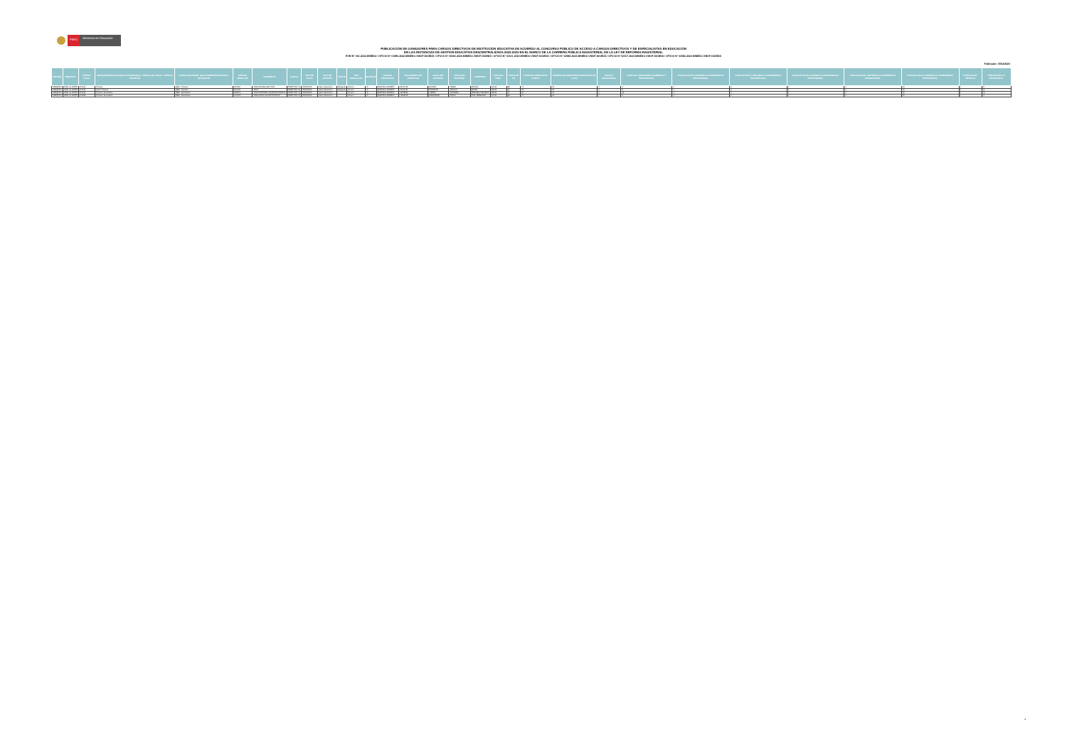PERÚ
Ministerio de Educación
PUBLICACIÓN DE GANADORES PARA CARGOS DIRECTIVOS DE INSTITUCIÓN EDUCATIVA DE ACUERDO AL CONCURSO PÚBLICO DE ACCESO A CARGOS DIRECTIVOS Y DE ESPECIALISTAS EN EDUCACIÓN
EN LAS INSTANCIAS DE GESTIÓN EDUCATIVA DESCENTRALIZADA 2022-2023 EN EL MARCO DE LA CARRERA PÚBLICA MAGISTERIAL DE LA LEY DE REFORMA MAGISTERIAL
RVM N° 166-2022-MINEDU / OFICIO N° 01896-2022-MINEDU-VMGP-DIGEDD / OFICIO N° 00063-2023-MINEDU-VMGP-DIGEDD / OFICIO N° 00141-2023-MINEDU-VMGP-DIGEDD / OFICIO N° 02588-2023-MINEDU-VMGP-DIGEDD / OFICIO N° 00317-2024-MINEDU-VMGP-DIGEDD / OFICIO N° 00382-2024-MINEDU-VMGP-DIGEDD
Publicado: 15/02/2024
| REGIÓN | DRE/UGEL | CÓDIGO LOCAL | NIVEL(ES) EDUCATIVO(S) ASOCIADO(S) AL CÓDIGO DE LOCAL / CÓDIGO MODULAR | MODALIDAD/NIVEL QUE CORRESPONDE PARA ADJUDICAR | CÓDIGO MODULAR | NOMBRE IE | CARGO | TIPO DE PLAZA | TIPO DE GESTIÓN | TIPO IE | TIPO RURALIDAD | BILINGÜE | LENGUA ORIGINARIA | DOCUMENTO DE IDENTIDAD | APELLIDO PATERNO | APELLIDO MATERNO | NOMBRES | PUNTAJE FINAL | PUNTAJE PN | PUNTAJE SUBPRUEBA CGEGP | NÚMERO DE RESPUESTAS ERRADAS EN LA PN | ESCALA MAGISTERIAL | PUNTAJE FORMACIÓN ACADÉMICA Y PROFESIONAL | PUNTAJE EN EL CRITERIO 3.5 EXPERIENCIA PROFESIONAL | PUNTAJE EN EL CRITERIO 3.4 EXPERIENCIA PROFESIONAL | PUNTAJE EN EL CRITERIO 3.3 EXPERIENCIA PROFESIONAL | PUNTAJE EN EL CRITERIO 3.2 EXPERIENCIA PROFESIONAL | PUNTAJE EN EL CRITERIO 3.1 EXPERIENCIA PROFESIONAL | PUNTAJE EN MÉRITOS | PUNTAJE EN LA ENTREVISTA |
| --- | --- | --- | --- | --- | --- | --- | --- | --- | --- | --- | --- | --- | --- | --- | --- | --- | --- | --- | --- | --- | --- | --- | --- | --- | --- | --- | --- | --- | --- | --- |
| AREQUIPA | UGEL LA UNIÓN | 373199 | Primaria | EBR - Primaria | 0313957 | 40529 MIGUEL BAUTISTA | DIRECTOR I.E. | ORGANICA | Sector Educación | Multigrado | Rural 3 | Sí | QUECHUA SUREÑO | 30941765 | HUAMAN | PEREZ | MONICA | 139.00 | 88 | 72 | 18 | 3 | 3 | 4 | 0 | 0 | 0 | 10 | 0 | 34 |
| AREQUIPA | UGEL LA UNIÓN | 373435 | Inicial, Primaria | EBR - Primaria | 0314237 | 40547 | DIRECTOR I.E. | ORGANICA | Sector Educación | Multigrado | Rural 1 | Sí | QUECHUA SUREÑO | 10761751 | GONZALES | VARGAS | EDGAR | 155.00 | 91 | 78 | 18 | 3 | 8 | 4 | 0 | 0 | 0 | 10 | 0 | 42 |
| AREQUIPA | UGEL LA UNIÓN | 373162 | Primaria, Secundaria | EBR - Secundaria | 0518072 | 40510 CORONEL CAMARRO PERALTA | DIRECTOR I.E. | ORGANICA | Sector Educación | | Rural 3 | Sí | QUECHUA SUREÑO | 29578660 | LUDEÑA | ZANABRIA | ORESTES CARMELO | 156.00 | 79 | 62 | 23 | 3 | 16 | 3 | 0 | 0 | 0 | 10 | 0 | 48 |
| AREQUIPA | UGEL LA UNIÓN | 373296 | Primaria, Secundaria | EBR - Secundaria | 1344649 | 40533 JUAN LUIS SOTO MOTTA | DIRECTOR I.E. | ORGANICA | Sector Educación | | Rural 1 | Sí | QUECHUA SUREÑO | 41512078 | MAMROQUIN | ROJAS | PAUL TEOBALDO | 149.00 | 88 | 72 | 18 | 4 | 0 | 3 | 0 | 0 | 0 | 10 | 0 | 47 |
3